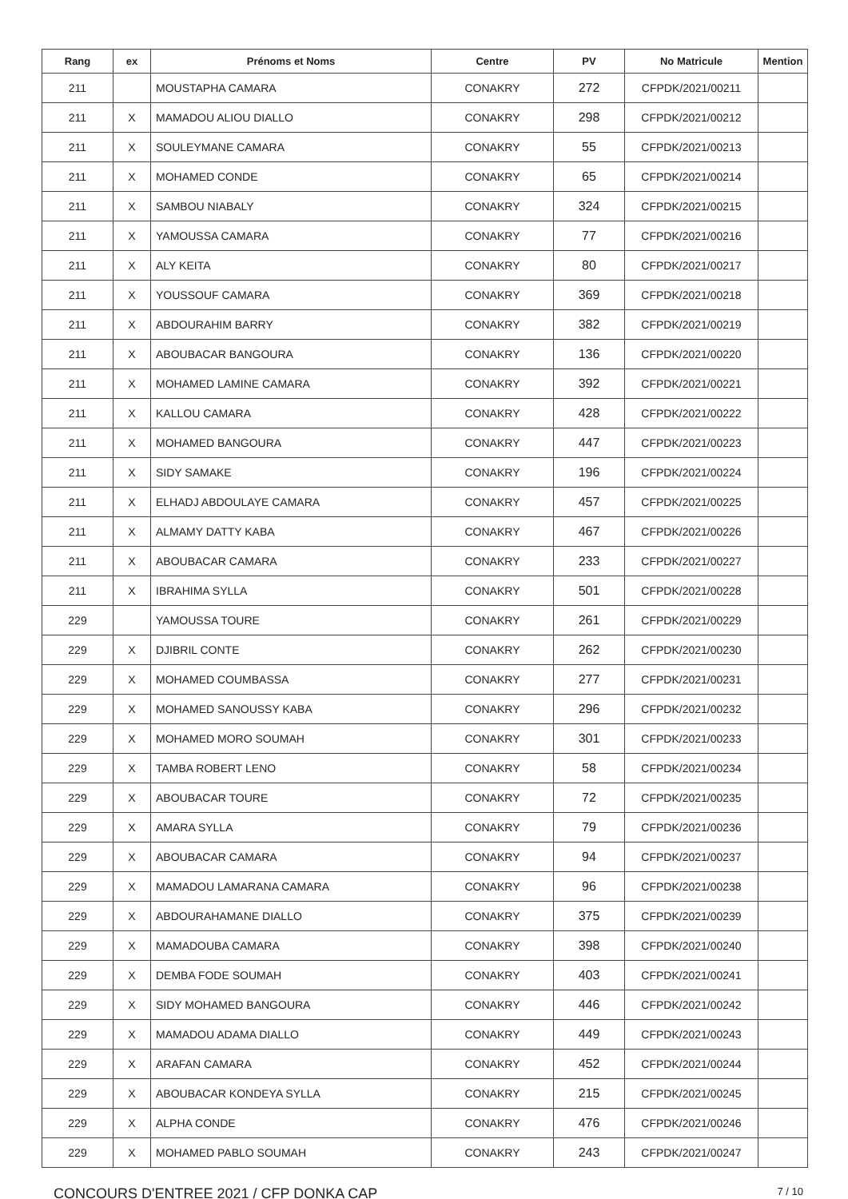| Rang | ex | Prénoms et Noms | Centre | PV | No Matricule | Mention |
| --- | --- | --- | --- | --- | --- | --- |
| 211 | | MOUSTAPHA CAMARA | CONAKRY | 272 | CFPDK/2021/00211 | |
| 211 | X | MAMADOU ALIOU DIALLO | CONAKRY | 298 | CFPDK/2021/00212 | |
| 211 | X | SOULEYMANE CAMARA | CONAKRY | 55 | CFPDK/2021/00213 | |
| 211 | X | MOHAMED CONDE | CONAKRY | 65 | CFPDK/2021/00214 | |
| 211 | X | SAMBOU NIABALY | CONAKRY | 324 | CFPDK/2021/00215 | |
| 211 | X | YAMOUSSA CAMARA | CONAKRY | 77 | CFPDK/2021/00216 | |
| 211 | X | ALY KEITA | CONAKRY | 80 | CFPDK/2021/00217 | |
| 211 | X | YOUSSOUF CAMARA | CONAKRY | 369 | CFPDK/2021/00218 | |
| 211 | X | ABDOURAHIM BARRY | CONAKRY | 382 | CFPDK/2021/00219 | |
| 211 | X | ABOUBACAR BANGOURA | CONAKRY | 136 | CFPDK/2021/00220 | |
| 211 | X | MOHAMED LAMINE CAMARA | CONAKRY | 392 | CFPDK/2021/00221 | |
| 211 | X | KALLOU CAMARA | CONAKRY | 428 | CFPDK/2021/00222 | |
| 211 | X | MOHAMED BANGOURA | CONAKRY | 447 | CFPDK/2021/00223 | |
| 211 | X | SIDY SAMAKE | CONAKRY | 196 | CFPDK/2021/00224 | |
| 211 | X | ELHADJ ABDOULAYE CAMARA | CONAKRY | 457 | CFPDK/2021/00225 | |
| 211 | X | ALMAMY DATTY KABA | CONAKRY | 467 | CFPDK/2021/00226 | |
| 211 | X | ABOUBACAR CAMARA | CONAKRY | 233 | CFPDK/2021/00227 | |
| 211 | X | IBRAHIMA SYLLA | CONAKRY | 501 | CFPDK/2021/00228 | |
| 229 | | YAMOUSSA TOURE | CONAKRY | 261 | CFPDK/2021/00229 | |
| 229 | X | DJIBRIL CONTE | CONAKRY | 262 | CFPDK/2021/00230 | |
| 229 | X | MOHAMED COUMBASSA | CONAKRY | 277 | CFPDK/2021/00231 | |
| 229 | X | MOHAMED SANOUSSY KABA | CONAKRY | 296 | CFPDK/2021/00232 | |
| 229 | X | MOHAMED MORO SOUMAH | CONAKRY | 301 | CFPDK/2021/00233 | |
| 229 | X | TAMBA ROBERT LENO | CONAKRY | 58 | CFPDK/2021/00234 | |
| 229 | X | ABOUBACAR TOURE | CONAKRY | 72 | CFPDK/2021/00235 | |
| 229 | X | AMARA SYLLA | CONAKRY | 79 | CFPDK/2021/00236 | |
| 229 | X | ABOUBACAR CAMARA | CONAKRY | 94 | CFPDK/2021/00237 | |
| 229 | X | MAMADOU LAMARANA CAMARA | CONAKRY | 96 | CFPDK/2021/00238 | |
| 229 | X | ABDOURAHAMANE DIALLO | CONAKRY | 375 | CFPDK/2021/00239 | |
| 229 | X | MAMADOUBA CAMARA | CONAKRY | 398 | CFPDK/2021/00240 | |
| 229 | X | DEMBA FODE SOUMAH | CONAKRY | 403 | CFPDK/2021/00241 | |
| 229 | X | SIDY MOHAMED BANGOURA | CONAKRY | 446 | CFPDK/2021/00242 | |
| 229 | X | MAMADOU ADAMA DIALLO | CONAKRY | 449 | CFPDK/2021/00243 | |
| 229 | X | ARAFAN CAMARA | CONAKRY | 452 | CFPDK/2021/00244 | |
| 229 | X | ABOUBACAR KONDEYA SYLLA | CONAKRY | 215 | CFPDK/2021/00245 | |
| 229 | X | ALPHA CONDE | CONAKRY | 476 | CFPDK/2021/00246 | |
| 229 | X | MOHAMED PABLO SOUMAH | CONAKRY | 243 | CFPDK/2021/00247 | |
CONCOURS D'ENTREE 2021 / CFP DONKA CAP 7 / 10